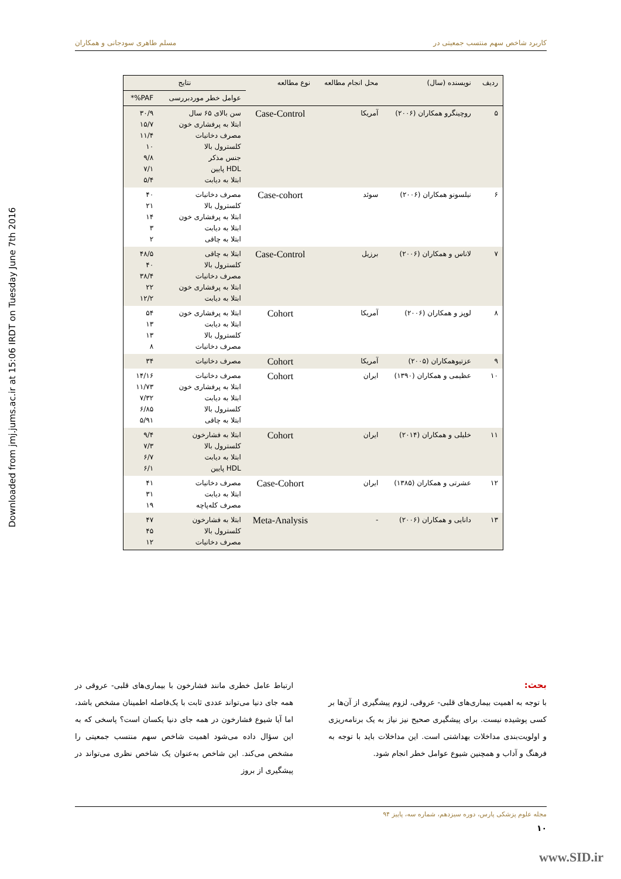Downloaded from jmj.jums.ac.ir at 15:06 IRDT on Tuesday June 7th 2016
کاربرد شاخص سهم منتسب جمعیتی در مسلم طاهری سودجانی و همکاران
| ردیف | نویسنده (سال) | محل انجام مطالعه | نوع مطالعه | نتایج | |
| --- | --- | --- | --- | --- | --- |
| | | | | عوامل خطر موردبررسی | PAF%* |
| ۵ | روچینگرو همکاران (۲۰۰۶) | آمریکا | Case-Control | سن بالای ۶۵ سال ابتلا به پرفشاری خون مصرف دخانیات کلسترول بالا جنس مذکر HDL پایین ابتلا به دیابت | ۳۰/۹ ۱۵/۷ ۱۱/۴ ۱۰ ۹/۸ ۷/۱ ۵/۴ |
| ۶ | نیلسونو همکاران (۲۰۰۶) | سوئد | Case-cohort | مصرف دخانیات کلسترول بالا ابتلا به پرفشاری خون ابتلا به دیابت ابتلا به چاقی | ۴۰ ۲۱ ۱۴ ۳ ۲ |
| ۷ | لاناس و همکاران (۲۰۰۶) | برزیل | Case-Control | ابتلا به چاقی کلسترول بالا مصرف دخانیات ابتلا به پرفشاری خون ابتلا به دیابت | ۴۸/۵ ۴۰ ۳۸/۴ ۲۲ ۱۲/۲ |
| ۸ | لوپز و همکاران (۲۰۰۶) | آمریکا | Cohort | ابتلا به پرفشاری خون ابتلا به دیابت کلسترول بالا مصرف دخانیات | ۵۴ ۱۳ ۱۳ ۸ |
| ۹ | عزتیوهمکاران (۲۰۰۵) | آمریکا | Cohort | مصرف دخانیات | ۳۴ |
| ۱۰ | عظیمی و همکاران (۱۳۹۰) | ایران | Cohort | مصرف دخانیات ابتلا به پرفشاری خون ابتلا به دیابت کلسترول بالا ابتلا به چاقی | ۱۴/۱۶ ۱۱/۷۳ ۷/۳۲ ۶/۸۵ ۵/۹۱ |
| ۱۱ | خلیلی و همکاران (۲۰۱۴) | ایران | Cohort | ابتلا به فشارخون کلسترول بالا ابتلا به دیابت HDL پایین | ۹/۴ ۷/۳ ۶/۷ ۶/۱ |
| ۱۲ | عشرتی و همکاران (۱۳۸۵) | ایران | Case-Cohort | مصرف دخانیات ابتلا به دیابت مصرف کله‌پاچه | ۴۱ ۳۱ ۱۹ |
| ۱۳ | دانایی و همکاران (۲۰۰۶) | - | Meta-Analysis | ابتلا به فشارخون کلسترول بالا مصرف دخانیات | ۴۷ ۴۵ ۱۲ |
بحث:
با توجه به اهمیت بیماری‌های قلبی- عروقی، لزوم پیشگیری از آن‌ها بر کسی پوشیده نیست. برای پیشگیری صحیح نیز نیاز به یک برنامه‌ریزی و اولویت‌بندی مداخلات بهداشتی است. این مداخلات باید با توجه به فرهنگ و آداب و همچنین شیوع عوامل خطر انجام شود.
ارتباط عامل خطری مانند فشارخون با بیماری‌های قلبی- عروقی در همه جای دنیا می‌تواند عددی ثابت با یک‌فاصله اطمینان مشخص باشد، اما آیا شیوع فشارخون در همه جای دنیا یکسان است؟ پاسخی که به این سؤال داده می‌شود اهمیت شاخص سهم منتسب جمعیتی را مشخص می‌کند. این شاخص به‌عنوان یک شاخص نظری می‌تواند در پیشگیری از بروز
مجله علوم پزشکی پارس، دوره سیزدهم، شماره سه، پاییز ۹۴
۱۰
www.SID.ir